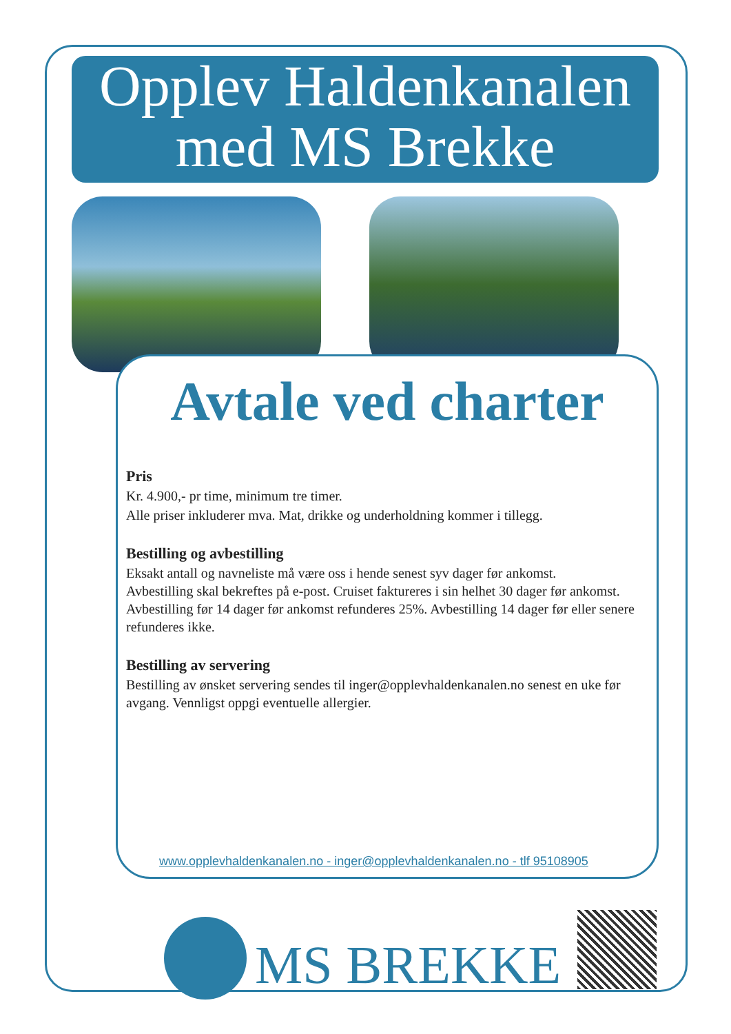Opplev Haldenkanalen
med MS Brekke
Avtale ved charter
Pris
Kr. 4.900,- pr time, minimum tre timer.
Alle priser inkluderer mva. Mat, drikke og underholdning kommer i tillegg.
Bestilling og avbestilling
Eksakt antall og navneliste må være oss i hende senest syv dager før ankomst.
Avbestilling skal bekreftes på e-post. Cruiset faktureres i sin helhet 30 dager før ankomst.
Avbestilling før 14 dager før ankomst refunderes 25%. Avbestilling 14 dager før eller senere refunderes ikke.
Bestilling av servering
Bestilling av ønsket servering sendes til inger@opplevhaldenkanalen.no senest en uke før avgang. Vennligst oppgi eventuelle allergier.
www.opplevhaldenkanalen.no - inger@opplevhaldenkanalen.no - tlf 95108905
MS BREKKE